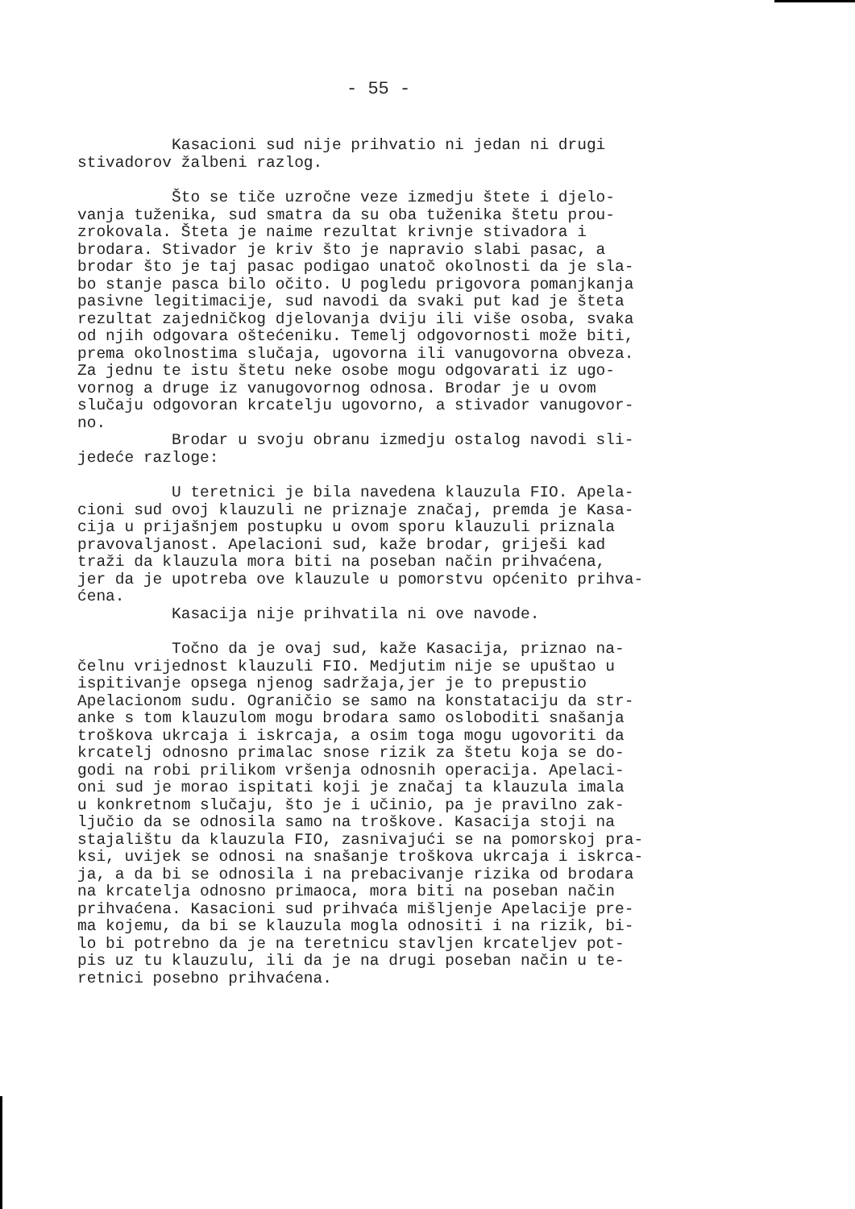- 55 -
Kasacioni sud nije prihvatio ni jedan ni drugi stivadorov žalbeni razlog.
Što se tiče uzročne veze izmedju štete i djelo- vanja tuženika, sud smatra da su oba tuženika štetu prou- zrokovala. Šteta je naime rezultat krivnje stivadora i brodara. Stivador je kriv što je napravio slabi pasac, a brodar što je taj pasac podigao unatoč okolnosti da je sla- bo stanje pasca bilo očito. U pogledu prigovora pomanjkanja pasivne legitimacije, sud navodi da svaki put kad je šteta rezultat zajedničkog djelovanja dviju ili više osoba, svaka od njih odgovara oštećeniku. Temelj odgovornosti može biti, prema okolnostima slučaja, ugovorna ili vanugovorna obveza. Za jednu te istu štetu neke osobe mogu odgovarati iz ugo- vornog a druge iz vanugovornog odnosa. Brodar je u ovom slučaju odgovoran krcatelju ugovorno, a stivador vanugovor- no.
Brodar u svoju obranu izmedju ostalog navodi sli- jedeće razloge:
U teretnici je bila navedena klauzula FIO. Apela- cioni sud ovoj klauzuli ne priznaje značaj, premda je Kasa- cija u prijašnjem postupku u ovom sporu klauzuli priznala pravovaljanost. Apelacioni sud, kaže brodar, griješi kad traži da klauzula mora biti na poseban način prihvaćena, jer da je upotreba ove klauzule u pomorstvu općenito prihva- ćena.
Kasacija nije prihvatila ni ove navode.
Točno da je ovaj sud, kaže Kasacija, priznao na- čelnu vrijednost klauzuli FIO. Medjutim nije se upuštao u ispitivanje opsega njenog sadržaja,jer je to prepustio Apelacionom sudu. Ograničio se samo na konstataciju da str- anke s tom klauzulom mogu brodara samo osloboditi snašanja troškova ukrcaja i iskrcaja, a osim toga mogu ugovoriti da krcatelj odnosno primalac snose rizik za štetu koja se do- godi na robi prilikom vršenja odnosnih operacija. Apelaci- oni sud je morao ispitati koji je značaj ta klauzula imala u konkretnom slučaju, što je i učinio, pa je pravilno zak- ljučio da se odnosila samo na troškove. Kasacija stoji na stajalištu da klauzula FIO, zasnivajući se na pomorskoj pra- ksi, uvijek se odnosi na snašanje troškova ukrcaja i iskrca- ja, a da bi se odnosila i na prebacivanje rizika od brodara na krcatelja odnosno primaoca, mora biti na poseban način prihvaćena. Kasacioni sud prihvaća mišljenje Apelacije pre- ma kojemu, da bi se klauzula mogla odnositi i na rizik, bi- lo bi potrebno da je na teretnicu stavljen krcateljev pot- pis uz tu klauzulu, ili da je na drugi poseban način u te- retnici posebno prihvaćena.